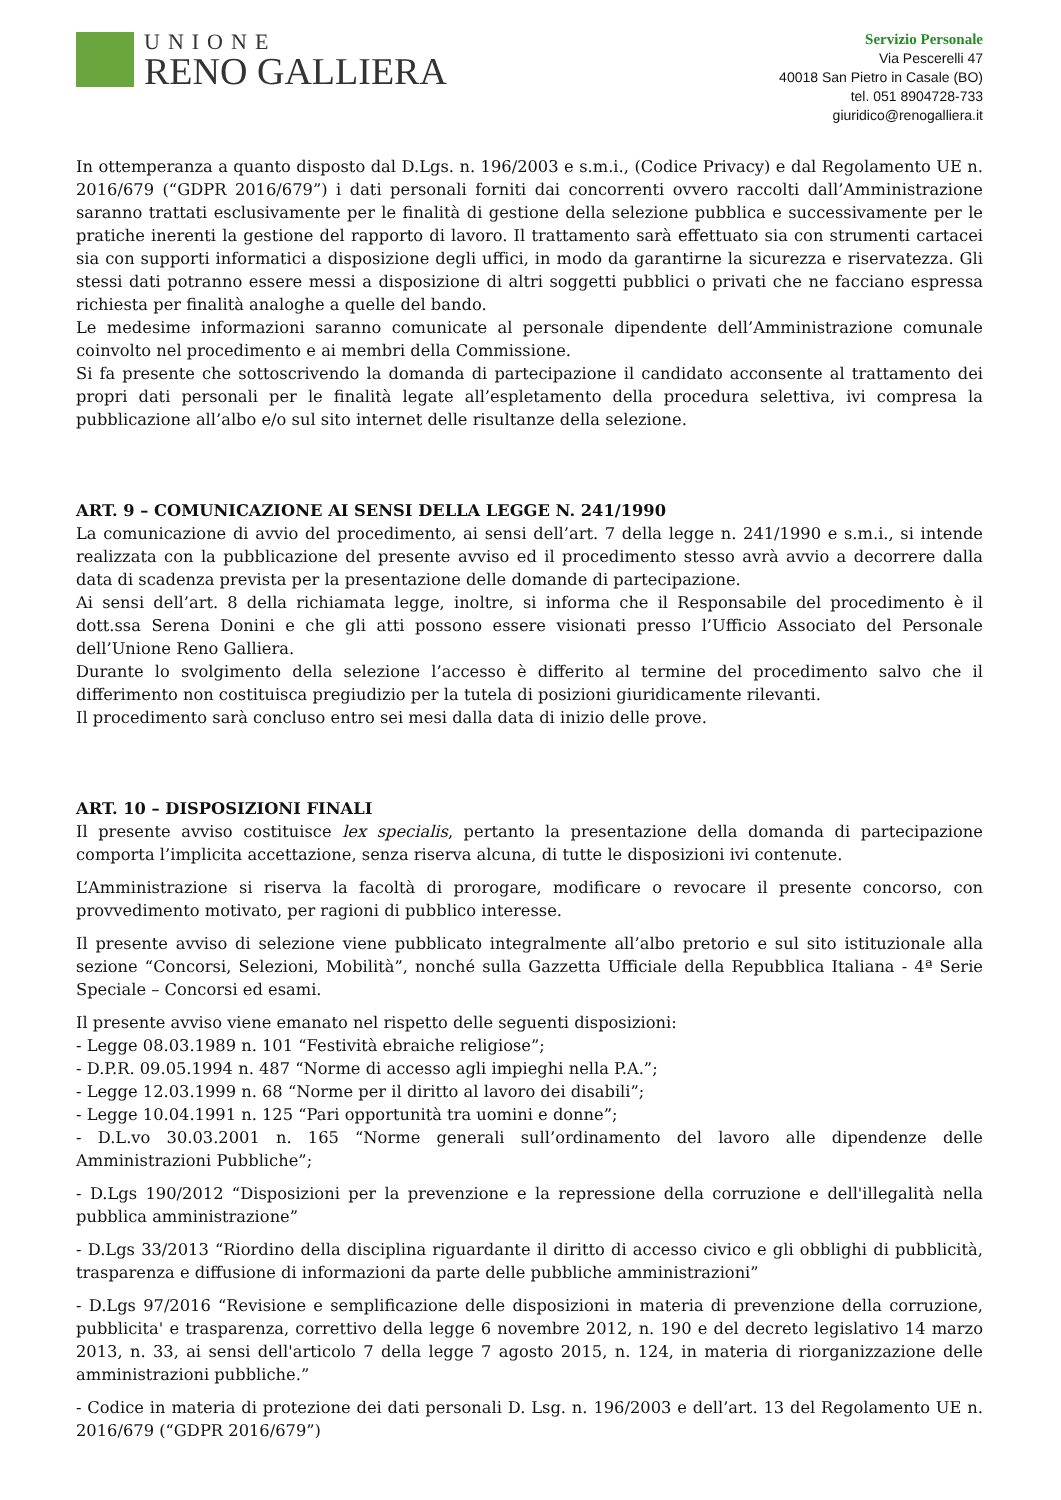UNIONE
RENO GALLIERA
Servizio Personale
Via Pescerelli 47
40018 San Pietro in Casale (BO)
tel. 051 8904728-733
giuridico@renogalliera.it
In ottemperanza a quanto disposto dal D.Lgs. n. 196/2003 e s.m.i., (Codice Privacy) e dal Regolamento UE n. 2016/679 (“GDPR 2016/679”) i dati personali forniti dai concorrenti ovvero raccolti dall’Amministrazione saranno trattati esclusivamente per le finalità di gestione della selezione pubblica e successivamente per le pratiche inerenti la gestione del rapporto di lavoro. Il trattamento sarà effettuato sia con strumenti cartacei sia con supporti informatici a disposizione degli uffici, in modo da garantirne la sicurezza e riservatezza. Gli stessi dati potranno essere messi a disposizione di altri soggetti pubblici o privati che ne facciano espressa richiesta per finalità analoghe a quelle del bando.
Le medesime informazioni saranno comunicate al personale dipendente dell’Amministrazione comunale coinvolto nel procedimento e ai membri della Commissione.
Si fa presente che sottoscrivendo la domanda di partecipazione il candidato acconsente al trattamento dei propri dati personali per le finalità legate all’espletamento della procedura selettiva, ivi compresa la pubblicazione all’albo e/o sul sito internet delle risultanze della selezione.
ART. 9 – COMUNICAZIONE AI SENSI DELLA LEGGE N. 241/1990
La comunicazione di avvio del procedimento, ai sensi dell’art. 7 della legge n. 241/1990 e s.m.i., si intende realizzata con la pubblicazione del presente avviso ed il procedimento stesso avrà avvio a decorrere dalla data di scadenza prevista per la presentazione delle domande di partecipazione.
Ai sensi dell’art. 8 della richiamata legge, inoltre, si informa che il Responsabile del procedimento è il dott.ssa Serena Donini e che gli atti possono essere visionati presso l’Ufficio Associato del Personale dell’Unione Reno Galliera.
Durante lo svolgimento della selezione l’accesso è differito al termine del procedimento salvo che il differimento non costituisca pregiudizio per la tutela di posizioni giuridicamente rilevanti.
Il procedimento sarà concluso entro sei mesi dalla data di inizio delle prove.
ART. 10 – DISPOSIZIONI FINALI
Il presente avviso costituisce lex specialis, pertanto la presentazione della domanda di partecipazione comporta l’implicita accettazione, senza riserva alcuna, di tutte le disposizioni ivi contenute.
L’Amministrazione si riserva la facoltà di prorogare, modificare o revocare il presente concorso, con provvedimento motivato, per ragioni di pubblico interesse.
Il presente avviso di selezione viene pubblicato integralmente all’albo pretorio e sul sito istituzionale alla sezione “Concorsi, Selezioni, Mobilità”, nonché sulla Gazzetta Ufficiale della Repubblica Italiana - 4ª Serie Speciale – Concorsi ed esami.
Il presente avviso viene emanato nel rispetto delle seguenti disposizioni:
- Legge 08.03.1989 n. 101 “Festività ebraiche religiose”;
- D.P.R. 09.05.1994 n. 487 “Norme di accesso agli impieghi nella P.A.”;
- Legge 12.03.1999 n. 68 “Norme per il diritto al lavoro dei disabili”;
- Legge 10.04.1991 n. 125 “Pari opportunità tra uomini e donne”;
- D.L.vo 30.03.2001 n. 165 “Norme generali sull’ordinamento del lavoro alle dipendenze delle Amministrazioni Pubbliche”;
- D.Lgs 190/2012 “Disposizioni per la prevenzione e la repressione della corruzione e dell'illegalità nella pubblica amministrazione”
- D.Lgs 33/2013 “Riordino della disciplina riguardante il diritto di accesso civico e gli obblighi di pubblicità, trasparenza e diffusione di informazioni da parte delle pubbliche amministrazioni”
- D.Lgs 97/2016 “Revisione e semplificazione delle disposizioni in materia di prevenzione della corruzione, pubblicita' e trasparenza, correttivo della legge 6 novembre 2012, n. 190 e del decreto legislativo 14 marzo 2013, n. 33, ai sensi dell'articolo 7 della legge 7 agosto 2015, n. 124, in materia di riorganizzazione delle amministrazioni pubbliche.”
- Codice in materia di protezione dei dati personali D. Lsg. n. 196/2003 e dell’art. 13 del Regolamento UE n. 2016/679 (“GDPR 2016/679”)